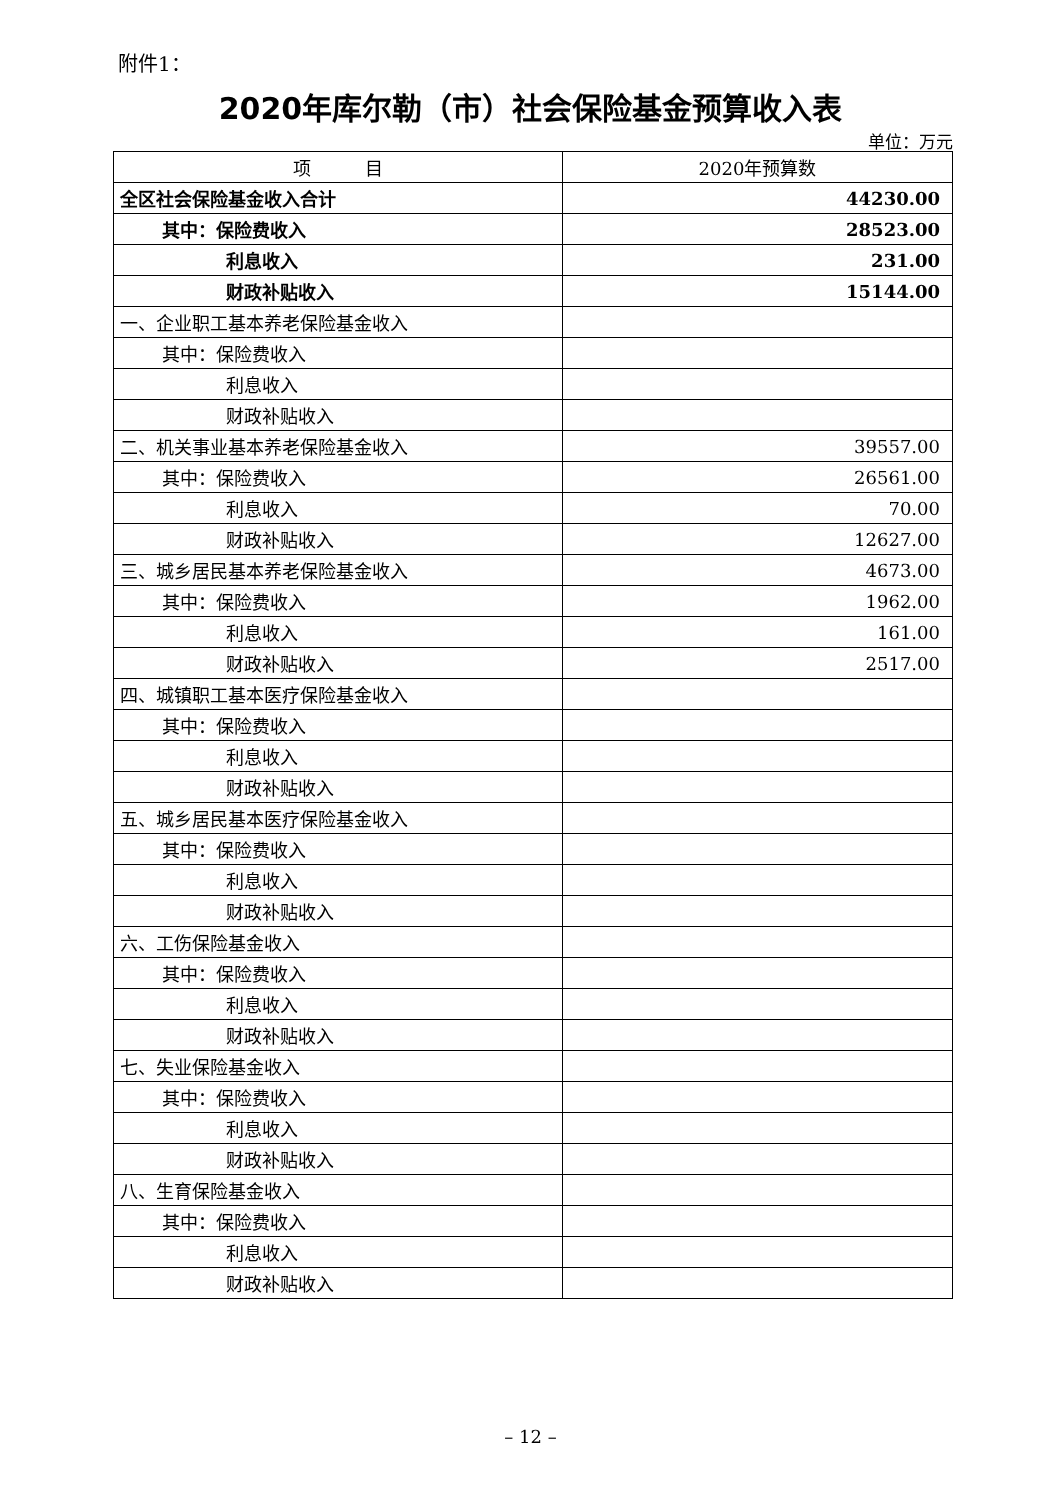附件1：
2020年库尔勒（市）社会保险基金预算收入表
单位：万元
| 项 目 | 2020年预算数 |
| --- | --- |
| 全区社会保险基金收入合计 | 44230.00 |
| 其中：保险费收入 | 28523.00 |
| 利息收入 | 231.00 |
| 财政补贴收入 | 15144.00 |
| 一、企业职工基本养老保险基金收入 | |
| 其中：保险费收入 | |
| 利息收入 | |
| 财政补贴收入 | |
| 二、机关事业基本养老保险基金收入 | 39557.00 |
| 其中：保险费收入 | 26561.00 |
| 利息收入 | 70.00 |
| 财政补贴收入 | 12627.00 |
| 三、城乡居民基本养老保险基金收入 | 4673.00 |
| 其中：保险费收入 | 1962.00 |
| 利息收入 | 161.00 |
| 财政补贴收入 | 2517.00 |
| 四、城镇职工基本医疗保险基金收入 | |
| 其中：保险费收入 | |
| 利息收入 | |
| 财政补贴收入 | |
| 五、城乡居民基本医疗保险基金收入 | |
| 其中：保险费收入 | |
| 利息收入 | |
| 财政补贴收入 | |
| 六、工伤保险基金收入 | |
| 其中：保险费收入 | |
| 利息收入 | |
| 财政补贴收入 | |
| 七、失业保险基金收入 | |
| 其中：保险费收入 | |
| 利息收入 | |
| 财政补贴收入 | |
| 八、生育保险基金收入 | |
| 其中：保险费收入 | |
| 利息收入 | |
| 财政补贴收入 | |
– 12 –